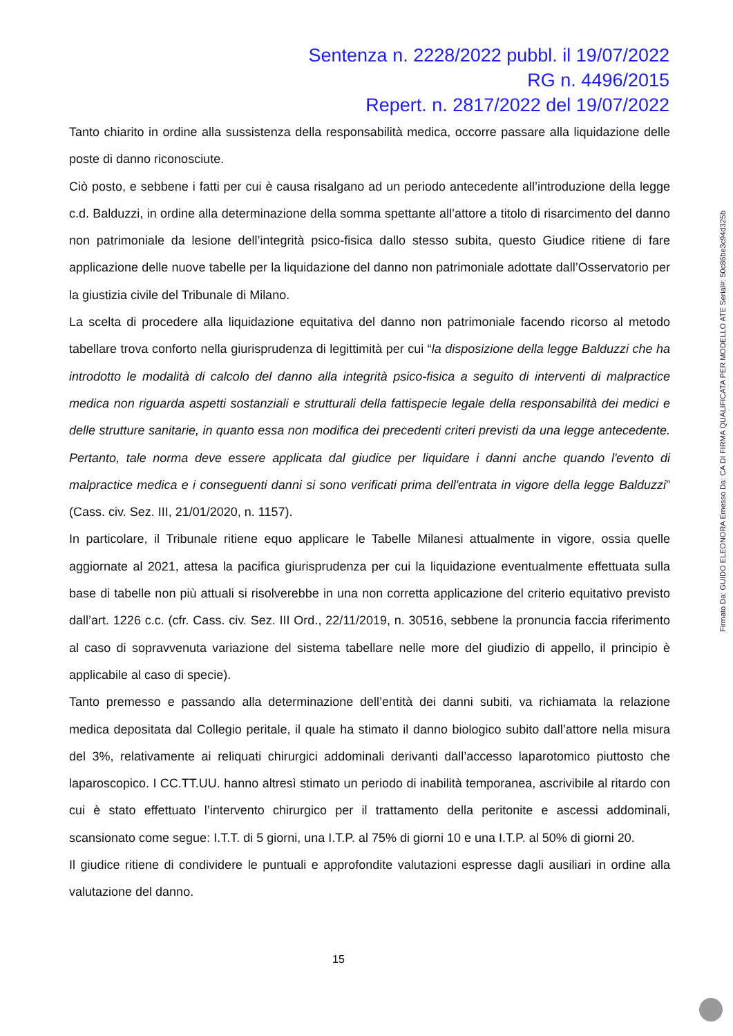Sentenza n. 2228/2022 pubbl. il 19/07/2022
RG n. 4496/2015
Repert. n. 2817/2022 del 19/07/2022
Tanto chiarito in ordine alla sussistenza della responsabilità medica, occorre passare alla liquidazione delle poste di danno riconosciute.
Ciò posto, e sebbene i fatti per cui è causa risalgano ad un periodo antecedente all’introduzione della legge c.d. Balduzzi, in ordine alla determinazione della somma spettante all’attore a titolo di risarcimento del danno non patrimoniale da lesione dell’integrità psico-fisica dallo stesso subita, questo Giudice ritiene di fare applicazione delle nuove tabelle per la liquidazione del danno non patrimoniale adottate dall’Osservatorio per la giustizia civile del Tribunale di Milano.
La scelta di procedere alla liquidazione equitativa del danno non patrimoniale facendo ricorso al metodo tabellare trova conforto nella giurisprudenza di legittimità per cui “la disposizione della legge Balduzzi che ha introdotto le modalità di calcolo del danno alla integrità psico-fisica a seguito di interventi di malpractice medica non riguarda aspetti sostanziali e strutturali della fattispecie legale della responsabilità dei medici e delle strutture sanitarie, in quanto essa non modifica dei precedenti criteri previsti da una legge antecedente. Pertanto, tale norma deve essere applicata dal giudice per liquidare i danni anche quando l'evento di malpractice medica e i conseguenti danni si sono verificati prima dell'entrata in vigore della legge Balduzzi” (Cass. civ. Sez. III, 21/01/2020, n. 1157).
In particolare, il Tribunale ritiene equo applicare le Tabelle Milanesi attualmente in vigore, ossia quelle aggiornate al 2021, attesa la pacifica giurisprudenza per cui la liquidazione eventualmente effettuata sulla base di tabelle non più attuali si risolverebbe in una non corretta applicazione del criterio equitativo previsto dall’art. 1226 c.c. (cfr. Cass. civ. Sez. III Ord., 22/11/2019, n. 30516, sebbene la pronuncia faccia riferimento al caso di sopravvenuta variazione del sistema tabellare nelle more del giudizio di appello, il principio è applicabile al caso di specie).
Tanto premesso e passando alla determinazione dell’entità dei danni subiti, va richiamata la relazione medica depositata dal Collegio peritale, il quale ha stimato il danno biologico subito dall’attore nella misura del 3%, relativamente ai reliquati chirurgici addominali derivanti dall’accesso laparotomico piuttosto che laparoscopico. I CC.TT.UU. hanno altresì stimato un periodo di inabilità temporanea, ascrivibile al ritardo con cui è stato effettuato l’intervento chirurgico per il trattamento della peritonite e ascessi addominali, scansionato come segue: I.T.T. di 5 giorni, una I.T.P. al 75% di giorni 10 e una I.T.P. al 50% di giorni 20.
Il giudice ritiene di condividere le puntuali e approfondite valutazioni espresse dagli ausiliari in ordine alla valutazione del danno.
15
Firmato Da: GUIDO ELEONORA Emesso Da: CA DI FIRMA QUALIFICATA PER MODELLO ATE Serial#: 50c86be3c94d325b